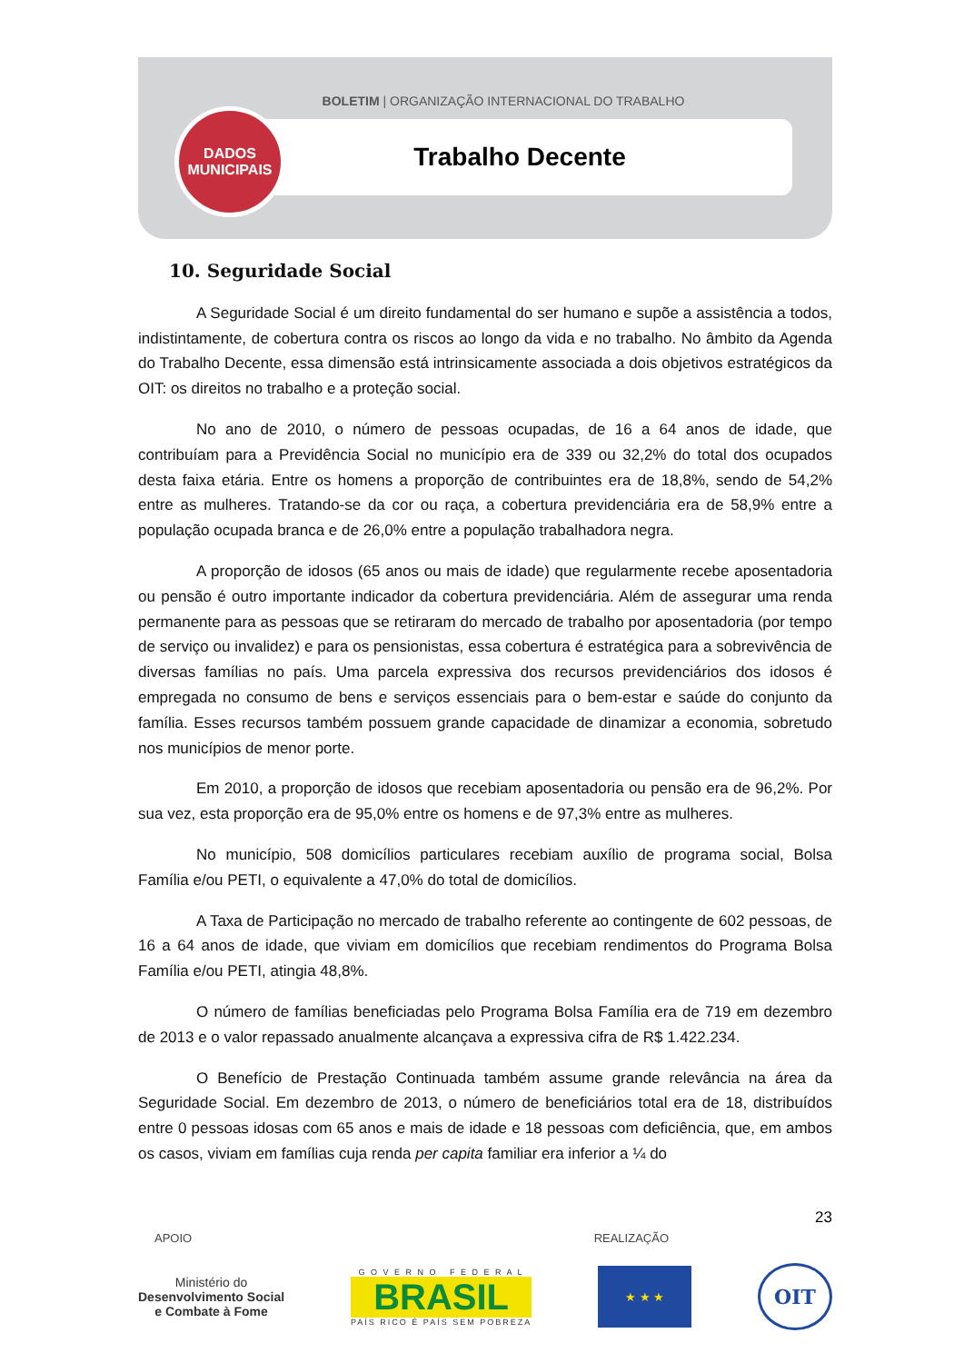BOLETIM | ORGANIZAÇÃO INTERNACIONAL DO TRABALHO
Trabalho Decente
DADOS
MUNICIPAIS
10. Seguridade Social
A Seguridade Social é um direito fundamental do ser humano e supõe a assistência a todos, indistintamente, de cobertura contra os riscos ao longo da vida e no trabalho. No âmbito da Agenda do Trabalho Decente, essa dimensão está intrinsicamente associada a dois objetivos estratégicos da OIT: os direitos no trabalho e a proteção social.
No ano de 2010, o número de pessoas ocupadas, de 16 a 64 anos de idade, que contribuíam para a Previdência Social no município era de 339 ou 32,2% do total dos ocupados desta faixa etária. Entre os homens a proporção de contribuintes era de 18,8%, sendo de 54,2% entre as mulheres. Tratando-se da cor ou raça, a cobertura previdenciária era de 58,9% entre a população ocupada branca e de 26,0% entre a população trabalhadora negra.
A proporção de idosos (65 anos ou mais de idade) que regularmente recebe aposentadoria ou pensão é outro importante indicador da cobertura previdenciária. Além de assegurar uma renda permanente para as pessoas que se retiraram do mercado de trabalho por aposentadoria (por tempo de serviço ou invalidez) e para os pensionistas, essa cobertura é estratégica para a sobrevivência de diversas famílias no país. Uma parcela expressiva dos recursos previdenciários dos idosos é empregada no consumo de bens e serviços essenciais para o bem-estar e saúde do conjunto da família. Esses recursos também possuem grande capacidade de dinamizar a economia, sobretudo nos municípios de menor porte.
Em 2010, a proporção de idosos que recebiam aposentadoria ou pensão era de 96,2%. Por sua vez, esta proporção era de 95,0% entre os homens e de 97,3% entre as mulheres.
No município, 508 domicílios particulares recebiam auxílio de programa social, Bolsa Família e/ou PETI, o equivalente a 47,0% do total de domicílios.
A Taxa de Participação no mercado de trabalho referente ao contingente de 602 pessoas, de 16 a 64 anos de idade, que viviam em domicílios que recebiam rendimentos do Programa Bolsa Família e/ou PETI, atingia 48,8%.
O número de famílias beneficiadas pelo Programa Bolsa Família era de 719 em dezembro de 2013 e o valor repassado anualmente alcançava a expressiva cifra de R$ 1.422.234.
O Benefício de Prestação Continuada também assume grande relevância na área da Seguridade Social. Em dezembro de 2013, o número de beneficiários total era de 18, distribuídos entre 0 pessoas idosas com 65 anos e mais de idade e 18 pessoas com deficiência, que, em ambos os casos, viviam em famílias cuja renda per capita familiar era inferior a ¼ do
23
APOIO REALIZAÇÃO
Ministério do
Desenvolvimento Social
e Combate à Fome
G O V E R N O F E D E R A L
BRASIL
PAÍS RICO É PAÍS SEM POBREZA
★ ★ ★
OIT